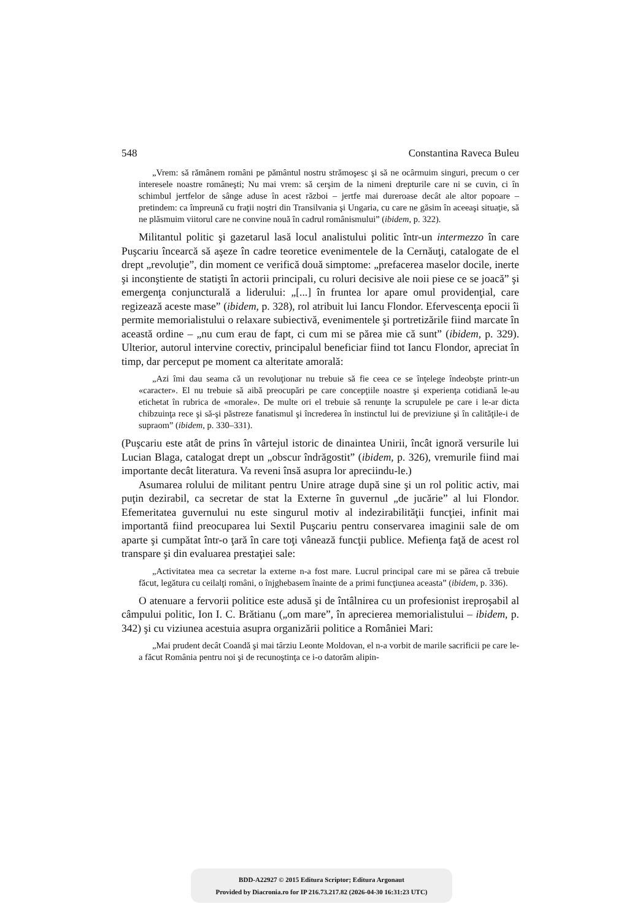548 Constantina Raveca Buleu
„Vrem: să rămânem români pe pământul nostru strămoşesc şi să ne ocârmuim singuri, precum o cer interesele noastre româneşti; Nu mai vrem: să cerşim de la nimeni drepturile care ni se cuvin, ci în schimbul jertfelor de sânge aduse în acest război – jertfe mai dureroase decât ale altor popoare – pretindem: ca împreună cu fraţii noştri din Transilvania şi Ungaria, cu care ne găsim în aceeaşi situaţie, să ne plăsmuim viitorul care ne convine nouă în cadrul românismului” (ibidem, p. 322).
Militantul politic şi gazetarul lasă locul analistului politic într-un intermezzo în care Puşcariu încearcă să aşeze în cadre teoretice evenimentele de la Cernăuţi, catalogate de el drept „revoluţie”, din moment ce verifică două simptome: „prefacerea maselor docile, inerte şi inconştiente de statişti în actorii principali, cu roluri decisive ale noii piese ce se joacă” şi emergenţa conjuncturală a liderului: „[...] în fruntea lor apare omul providenţial, care regizează aceste mase” (ibidem, p. 328), rol atribuit lui Iancu Flondor. Efervescenţa epocii îi permite memorialistului o relaxare subiectivă, evenimentele şi portretizările fiind marcate în această ordine – „nu cum erau de fapt, ci cum mi se părea mie că sunt” (ibidem, p. 329). Ulterior, autorul intervine corectiv, principalul beneficiar fiind tot Iancu Flondor, apreciat în timp, dar perceput pe moment ca alteritate amorală:
„Azi îmi dau seama că un revoluţionar nu trebuie să fie ceea ce se înţelege îndeobşte printr-un «caracter». El nu trebuie să aibă preocupări pe care concepţiile noastre şi experienţa cotidiană le-au etichetat în rubrica de «morale». De multe ori el trebuie să renunţe la scrupulele pe care i le-ar dicta chibzuinţa rece şi să-şi păstreze fanatismul şi încrederea în instinctul lui de previziune şi în calităţile-i de supraom” (ibidem, p. 330–331).
(Puşcariu este atât de prins în vârtejul istoric de dinaintea Unirii, încât ignoră versurile lui Lucian Blaga, catalogat drept un „obscur îndrăgostit” (ibidem, p. 326), vremurile fiind mai importante decât literatura. Va reveni însă asupra lor apreciindu-le.)
Asumarea rolului de militant pentru Unire atrage după sine şi un rol politic activ, mai puţin dezirabil, ca secretar de stat la Externe în guvernul „de jucărie” al lui Flondor. Efemeritatea guvernului nu este singurul motiv al indezirabilităţii funcţiei, infinit mai importantă fiind preocuparea lui Sextil Puşcariu pentru conservarea imaginii sale de om aparte şi cumpătat într-o ţară în care toţi vânează funcţii publice. Mefienţa faţă de acest rol transpare şi din evaluarea prestaţiei sale:
„Activitatea mea ca secretar la externe n-a fost mare. Lucrul principal care mi se părea că trebuie făcut, legătura cu ceilalţi români, o înjghebasem înainte de a primi funcţiunea aceasta” (ibidem, p. 336).
O atenuare a fervorii politice este adusă şi de întâlnirea cu un profesionist ireproşabil al câmpului politic, Ion I. C. Brătianu („om mare”, în aprecierea memorialistului – ibidem, p. 342) şi cu viziunea acestuia asupra organizării politice a României Mari:
„Mai prudent decât Coandă şi mai târziu Leonte Moldovan, el n-a vorbit de marile sacrificii pe care le-a făcut România pentru noi şi de recunoştinţa ce i-o datorăm alipin-
BDD-A22927 © 2015 Editura Scriptor; Editura Argonaut
Provided by Diacronia.ro for IP 216.73.217.82 (2026-04-30 16:31:23 UTC)